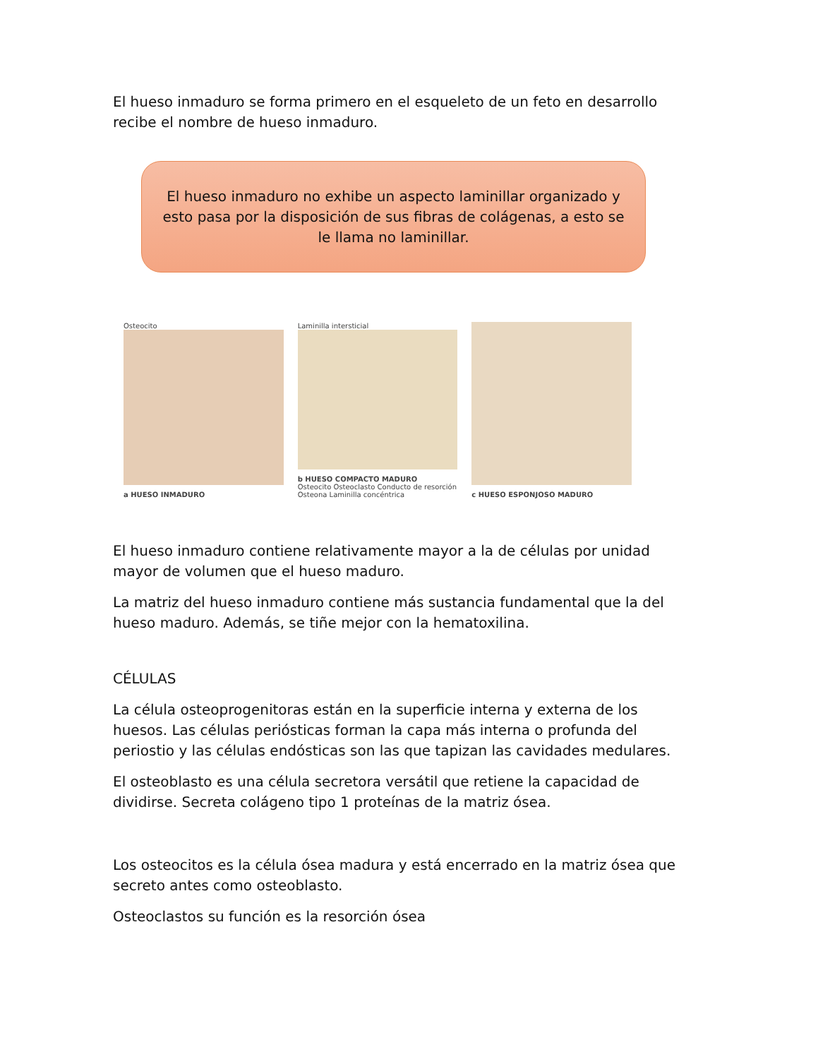El hueso inmaduro se forma primero en el esqueleto de un feto en desarrollo recibe el nombre de hueso inmaduro.
El hueso inmaduro no exhibe un aspecto laminillar organizado y esto pasa por la disposición de sus fibras de colágenas, a esto se le llama no laminillar.
Osteocito
a HUESO INMADURO
Laminilla intersticial
b HUESO COMPACTO MADURO
Osteocito Osteoclasto Conducto de resorción Osteona Laminilla concéntrica
c HUESO ESPONJOSO MADURO
El hueso inmaduro contiene relativamente mayor a la de células por unidad mayor de volumen que el hueso maduro.
La matriz del hueso inmaduro contiene más sustancia fundamental que la del hueso maduro. Además, se tiñe mejor con la hematoxilina.
CÉLULAS
La célula osteoprogenitoras están en la superficie interna y externa de los huesos. Las células periósticas forman la capa más interna o profunda del periostio y las células endósticas son las que tapizan las cavidades medulares.
El osteoblasto es una célula secretora versátil que retiene la capacidad de dividirse. Secreta colágeno tipo 1 proteínas de la matriz ósea.
Los osteocitos es la célula ósea madura y está encerrado en la matriz ósea que secreto antes como osteoblasto.
Osteoclastos su función es la resorción ósea